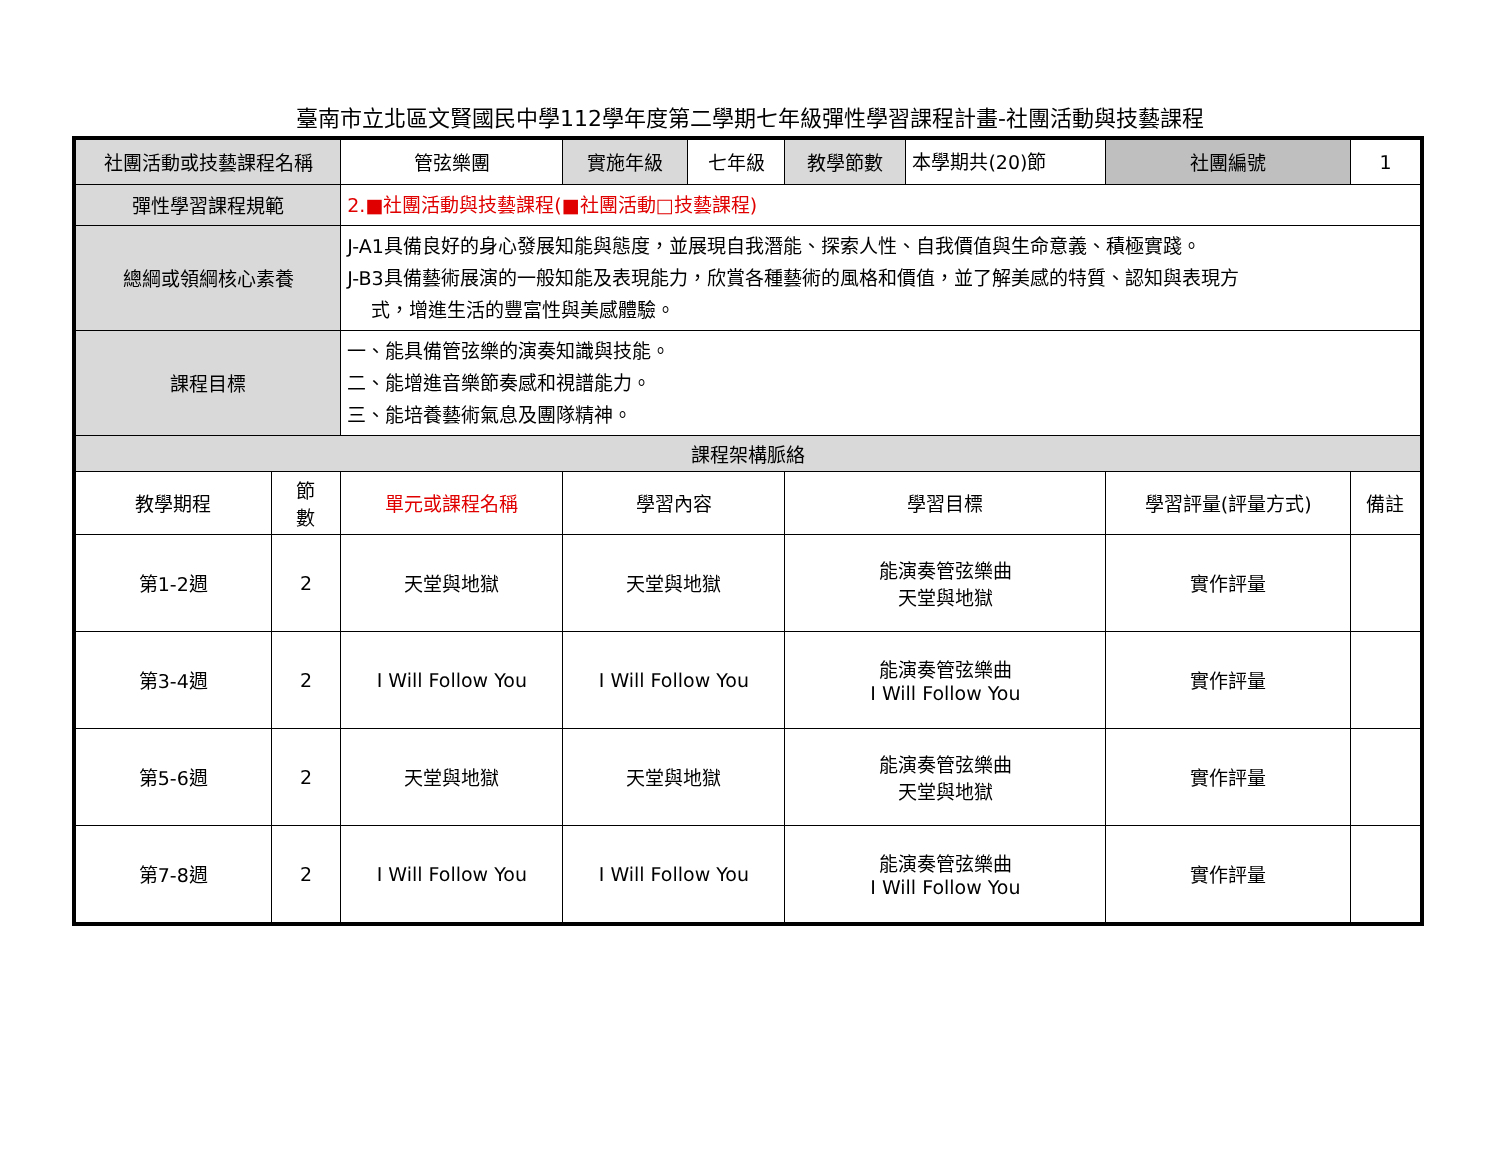臺南市立北區文賢國民中學112學年度第二學期七年級彈性學習課程計畫-社團活動與技藝課程
| 社團活動或技藝課程名稱 | | 管弦樂團 | 實施年級 | 七年級 | 教學節數 | 本學期共(20)節 | 社團編號 | 1 |
| 彈性學習課程規範 | | 2.■社團活動與技藝課程(■社團活動□技藝課程) | | | | | | |
| 總綱或領綱核心素養 | | J-A1具備良好的身心發展知能與態度，並展現自我潛能、探索人性、自我價值與生命意義、積極實踐。 J-B3具備藝術展演的一般知能及表現能力，欣賞各種藝術的風格和價值，並了解美感的特質、認知與表現方 式，增進生活的豐富性與美感體驗。 | | | | | | |
| 課程目標 | | 一、能具備管弦樂的演奏知識與技能。 二、能增進音樂節奏感和視譜能力。 三、能培養藝術氣息及團隊精神。 | | | | | | |
| 課程架構脈絡 | | | | | | | | |
| 教學期程 | 節 數 | 單元或課程名稱 | 學習內容 | | 學習目標 | | 學習評量(評量方式) | 備註 |
| 第1-2週 | 2 | 天堂與地獄 | 天堂與地獄 | | 能演奏管弦樂曲 天堂與地獄 | | 實作評量 | |
| 第3-4週 | 2 | I Will Follow You | I Will Follow You | | 能演奏管弦樂曲 I Will Follow You | | 實作評量 | |
| 第5-6週 | 2 | 天堂與地獄 | 天堂與地獄 | | 能演奏管弦樂曲 天堂與地獄 | | 實作評量 | |
| 第7-8週 | 2 | I Will Follow You | I Will Follow You | | 能演奏管弦樂曲 I Will Follow You | | 實作評量 | |